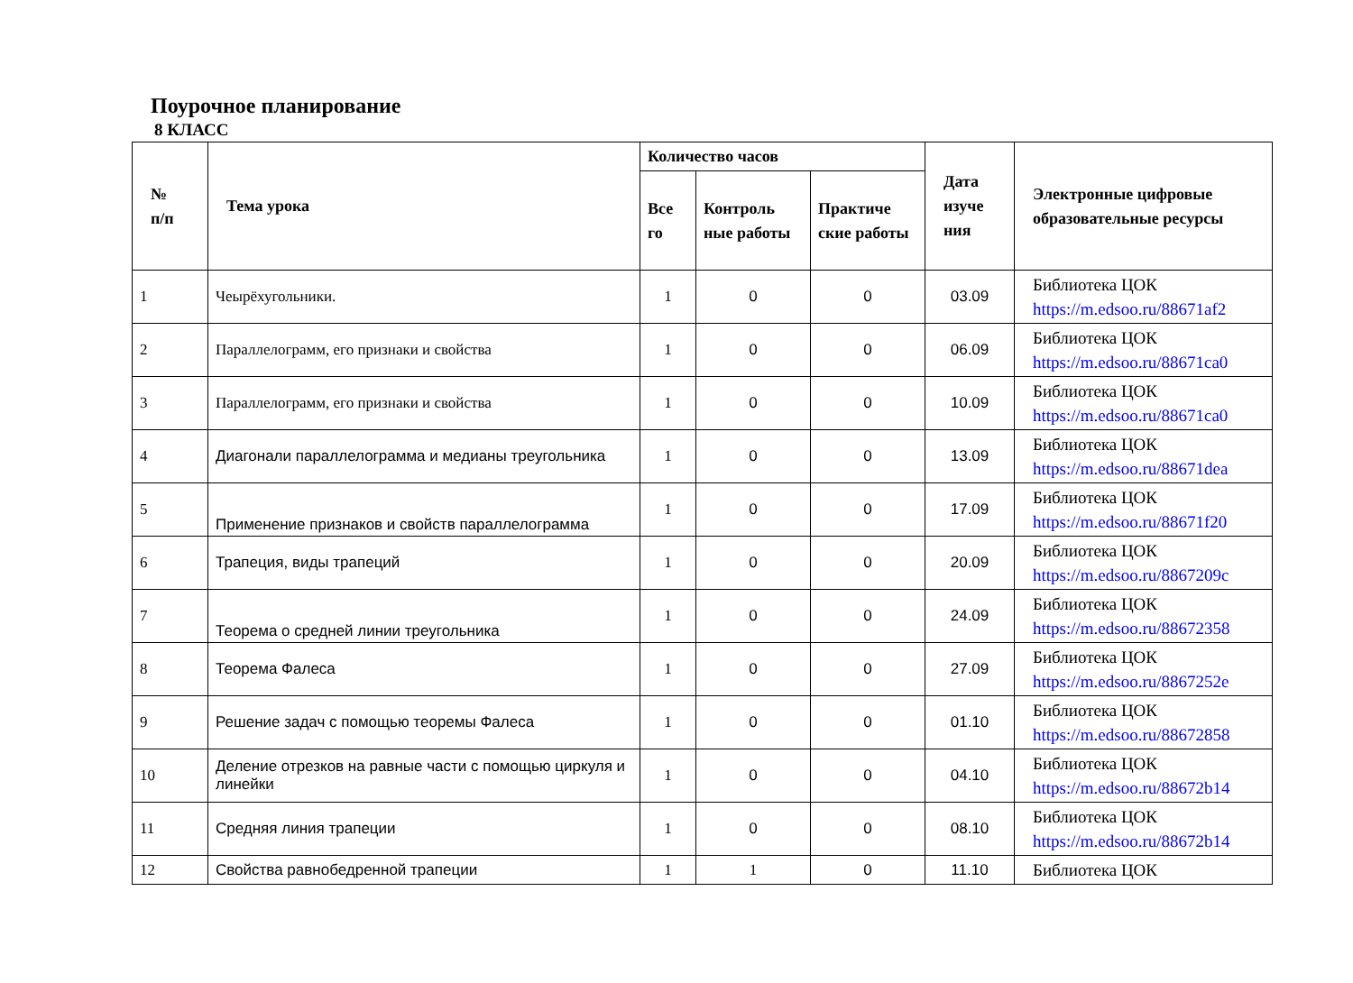Поурочное планирование
8 КЛАСС
| № п/п | Тема урока | Количество часов | | | Дата изуче ния | Электронные цифровые образовательные ресурсы |
| --- | --- | --- | --- | --- | --- | --- |
| | | Все го | Контроль ные работы | Практиче ские работы | | |
| 1 | Чеырёхугольники. | 1 | 0 | 0 | 03.09 | Библиотека ЦОК https://m.edsoo.ru/88671af2 |
| 2 | Параллелограмм, его признаки и свойства | 1 | 0 | 0 | 06.09 | Библиотека ЦОК https://m.edsoo.ru/88671ca0 |
| 3 | Параллелограмм, его признаки и свойства | 1 | 0 | 0 | 10.09 | Библиотека ЦОК https://m.edsoo.ru/88671ca0 |
| 4 | Диагонали параллелограмма и медианы треугольника | 1 | 0 | 0 | 13.09 | Библиотека ЦОК https://m.edsoo.ru/88671dea |
| 5 | Применение признаков и свойств параллелограмма | 1 | 0 | 0 | 17.09 | Библиотека ЦОК https://m.edsoo.ru/88671f20 |
| 6 | Трапеция, виды трапеций | 1 | 0 | 0 | 20.09 | Библиотека ЦОК https://m.edsoo.ru/8867209c |
| 7 | Теорема о средней линии треугольника | 1 | 0 | 0 | 24.09 | Библиотека ЦОК https://m.edsoo.ru/88672358 |
| 8 | Теорема Фалеса | 1 | 0 | 0 | 27.09 | Библиотека ЦОК https://m.edsoo.ru/8867252e |
| 9 | Решение задач с помощью теоремы Фалеса | 1 | 0 | 0 | 01.10 | Библиотека ЦОК https://m.edsoo.ru/88672858 |
| 10 | Деление отрезков на равные части с помощью циркуля и линейки | 1 | 0 | 0 | 04.10 | Библиотека ЦОК https://m.edsoo.ru/88672b14 |
| 11 | Средняя линия трапеции | 1 | 0 | 0 | 08.10 | Библиотека ЦОК https://m.edsoo.ru/88672b14 |
| 12 | Свойства равнобедренной трапеции | 1 | 1 | 0 | 11.10 | Библиотека ЦОК |